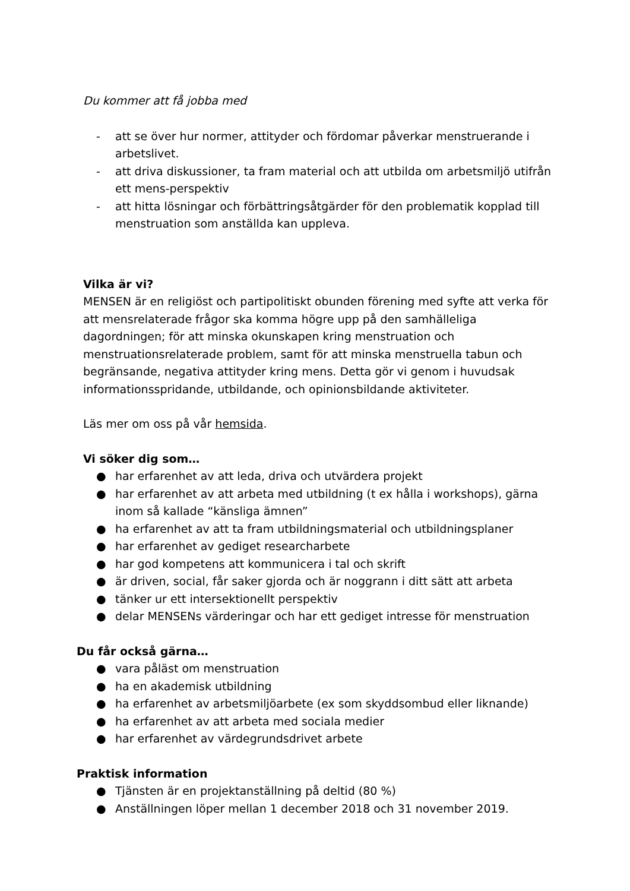Du kommer att få jobba med
- att se över hur normer, attityder och fördomar påverkar menstruerande i arbetslivet.
- att driva diskussioner, ta fram material och att utbilda om arbetsmiljö utifrån ett mens-perspektiv
- att hitta lösningar och förbättringsåtgärder för den problematik kopplad till menstruation som anställda kan uppleva.
Vilka är vi?
MENSEN är en religiöst och partipolitiskt obunden förening med syfte att verka för att mensrelaterade frågor ska komma högre upp på den samhälleliga dagordningen; för att minska okunskapen kring menstruation och menstruationsrelaterade problem, samt för att minska menstruella tabun och begränsande, negativa attityder kring mens. Detta gör vi genom i huvudsak informationsspridande, utbildande, och opinionsbildande aktiviteter.
Läs mer om oss på vår hemsida.
Vi söker dig som…
● har erfarenhet av att leda, driva och utvärdera projekt
● har erfarenhet av att arbeta med utbildning (t ex hålla i workshops), gärna inom så kallade “känsliga ämnen”
● ha erfarenhet av att ta fram utbildningsmaterial och utbildningsplaner
● har erfarenhet av gediget researcharbete
● har god kompetens att kommunicera i tal och skrift
● är driven, social, får saker gjorda och är noggrann i ditt sätt att arbeta
● tänker ur ett intersektionellt perspektiv
● delar MENSENs värderingar och har ett gediget intresse för menstruation
Du får också gärna…
● vara påläst om menstruation
● ha en akademisk utbildning
● ha erfarenhet av arbetsmiljöarbete (ex som skyddsombud eller liknande)
● ha erfarenhet av att arbeta med sociala medier
● har erfarenhet av värdegrundsdrivet arbete
Praktisk information
● Tjänsten är en projektanställning på deltid (80 %)
● Anställningen löper mellan 1 december 2018 och 31 november 2019.